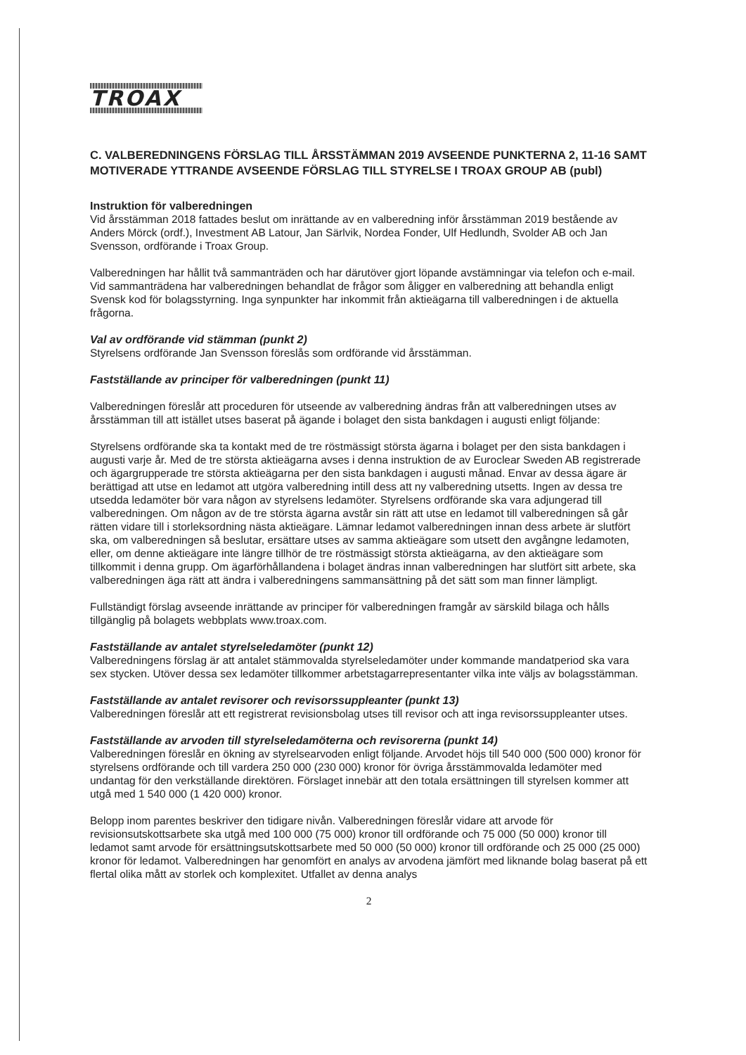TROAX
C. VALBEREDNINGENS FÖRSLAG TILL ÅRSSTÄMMAN 2019 AVSEENDE PUNKTERNA 2, 11-16 SAMT MOTIVERADE YTTRANDE AVSEENDE FÖRSLAG TILL STYRELSE I TROAX GROUP AB (publ)
Instruktion för valberedningen
Vid årsstämman 2018 fattades beslut om inrättande av en valberedning inför årsstämman 2019 bestående av Anders Mörck (ordf.), Investment AB Latour, Jan Särlvik, Nordea Fonder, Ulf Hedlundh, Svolder AB och Jan Svensson, ordförande i Troax Group.
Valberedningen har hållit två sammanträden och har därutöver gjort löpande avstämningar via telefon och e-mail. Vid sammanträdena har valberedningen behandlat de frågor som åligger en valberedning att behandla enligt Svensk kod för bolagsstyrning. Inga synpunkter har inkommit från aktieägarna till valberedningen i de aktuella frågorna.
Val av ordförande vid stämman (punkt 2)
Styrelsens ordförande Jan Svensson föreslås som ordförande vid årsstämman.
Fastställande av principer för valberedningen (punkt 11)
Valberedningen föreslår att proceduren för utseende av valberedning ändras från att valberedningen utses av årsstämman till att istället utses baserat på ägande i bolaget den sista bankdagen i augusti enligt följande:
Styrelsens ordförande ska ta kontakt med de tre röstmässigt största ägarna i bolaget per den sista bankdagen i augusti varje år. Med de tre största aktieägarna avses i denna instruktion de av Euroclear Sweden AB registrerade och ägargrupperade tre största aktieägarna per den sista bankdagen i augusti månad. Envar av dessa ägare är berättigad att utse en ledamot att utgöra valberedning intill dess att ny valberedning utsetts. Ingen av dessa tre utsedda ledamöter bör vara någon av styrelsens ledamöter. Styrelsens ordförande ska vara adjungerad till valberedningen. Om någon av de tre största ägarna avstår sin rätt att utse en ledamot till valberedningen så går rätten vidare till i storleksordning nästa aktieägare. Lämnar ledamot valberedningen innan dess arbete är slutfört ska, om valberedningen så beslutar, ersättare utses av samma aktieägare som utsett den avgångne ledamoten, eller, om denne aktieägare inte längre tillhör de tre röstmässigt största aktieägarna, av den aktieägare som tillkommit i denna grupp. Om ägarförhållandena i bolaget ändras innan valberedningen har slutfört sitt arbete, ska valberedningen äga rätt att ändra i valberedningens sammansättning på det sätt som man finner lämpligt.
Fullständigt förslag avseende inrättande av principer för valberedningen framgår av särskild bilaga och hålls tillgänglig på bolagets webbplats www.troax.com.
Fastställande av antalet styrelseledamöter (punkt 12)
Valberedningens förslag är att antalet stämmovalda styrelseledamöter under kommande mandatperiod ska vara sex stycken. Utöver dessa sex ledamöter tillkommer arbetstagarrepresentanter vilka inte väljs av bolagsstämman.
Fastställande av antalet revisorer och revisorssuppleanter (punkt 13)
Valberedningen föreslår att ett registrerat revisionsbolag utses till revisor och att inga revisorssuppleanter utses.
Fastställande av arvoden till styrelseledamöterna och revisorerna (punkt 14)
Valberedningen föreslår en ökning av styrelsearvoden enligt följande. Arvodet höjs till 540 000 (500 000) kronor för styrelsens ordförande och till vardera 250 000 (230 000) kronor för övriga årsstämmovalda ledamöter med undantag för den verkställande direktören. Förslaget innebär att den totala ersättningen till styrelsen kommer att utgå med 1 540 000 (1 420 000) kronor.
Belopp inom parentes beskriver den tidigare nivån. Valberedningen föreslår vidare att arvode för revisionsutskottsarbete ska utgå med 100 000 (75 000) kronor till ordförande och 75 000 (50 000) kronor till ledamot samt arvode för ersättningsutskottsarbete med 50 000 (50 000) kronor till ordförande och 25 000 (25 000) kronor för ledamot. Valberedningen har genomfört en analys av arvodena jämfört med liknande bolag baserat på ett flertal olika mått av storlek och komplexitet. Utfallet av denna analys
2